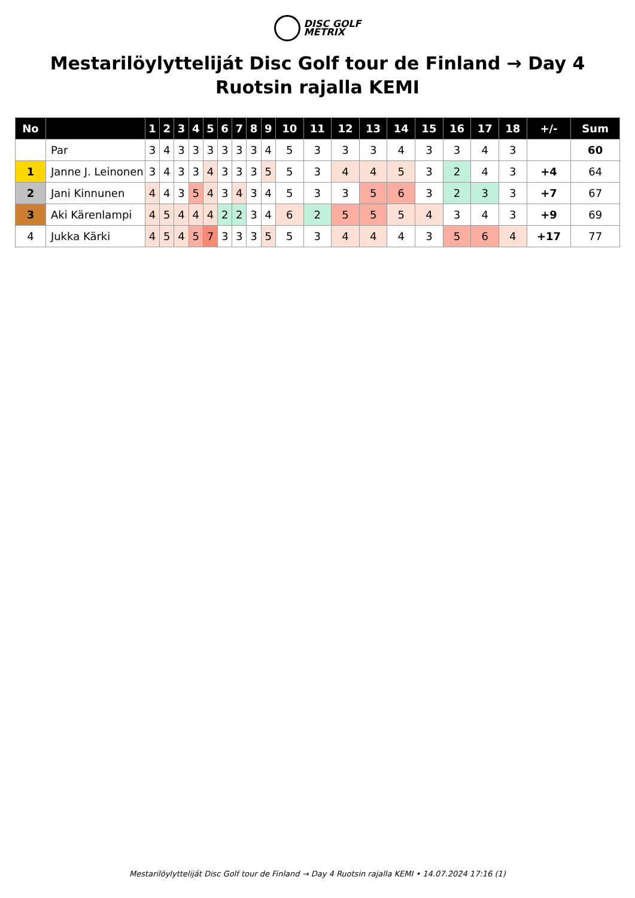DISC GOLF
METRIX
Mestarilöylytteliját Disc Golf tour de Finland → Day 4 Ruotsin rajalla KEMI
| No | | 1 | 2 | 3 | 4 | 5 | 6 | 7 | 8 | 9 | 10 | 11 | 12 | 13 | 14 | 15 | 16 | 17 | 18 | +/- | Sum |
| --- | --- | --- | --- | --- | --- | --- | --- | --- | --- | --- | --- | --- | --- | --- | --- | --- | --- | --- | --- | --- | --- |
| | Par | 3 | 4 | 3 | 3 | 3 | 3 | 3 | 3 | 4 | 5 | 3 | 3 | 3 | 4 | 3 | 3 | 4 | 3 | | 60 |
| 1 | Janne J. Leinonen | 3 | 4 | 3 | 3 | 4 | 3 | 3 | 3 | 5 | 5 | 3 | 4 | 4 | 5 | 3 | 2 | 4 | 3 | +4 | 64 |
| 2 | Jani Kinnunen | 4 | 4 | 3 | 5 | 4 | 3 | 4 | 3 | 4 | 5 | 3 | 3 | 5 | 6 | 3 | 2 | 3 | 3 | +7 | 67 |
| 3 | Aki Kärenlampi | 4 | 5 | 4 | 4 | 4 | 2 | 2 | 3 | 4 | 6 | 2 | 5 | 5 | 5 | 4 | 3 | 4 | 3 | +9 | 69 |
| 4 | Jukka Kärki | 4 | 5 | 4 | 5 | 7 | 3 | 3 | 3 | 5 | 5 | 3 | 4 | 4 | 4 | 3 | 5 | 6 | 4 | +17 | 77 |
Mestarilöylytteliját Disc Golf tour de Finland → Day 4 Ruotsin rajalla KEMI • 14.07.2024 17:16 (1)